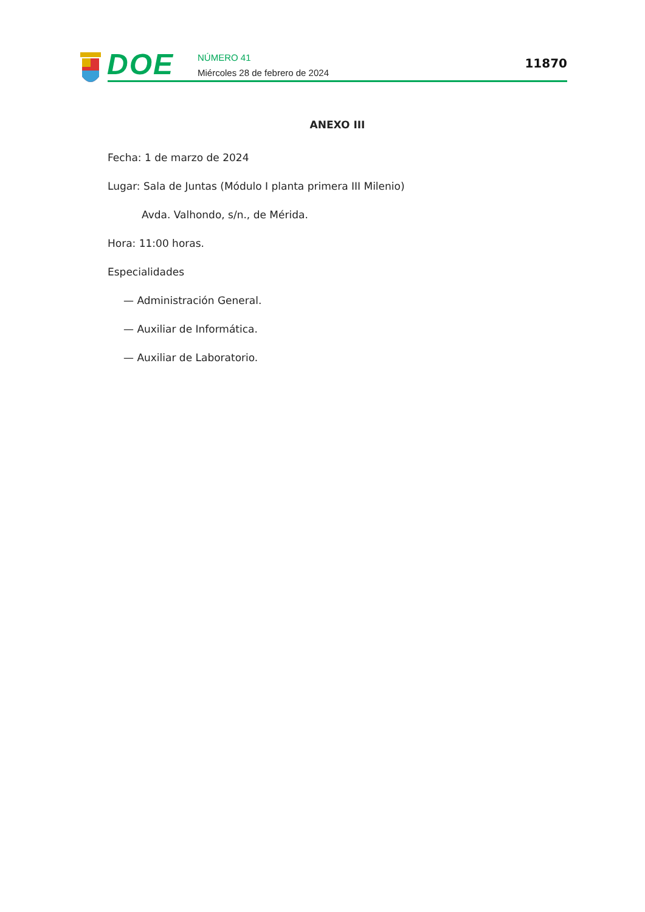DOE
NÚMERO 41
Miércoles 28 de febrero de 2024
11870
ANEXO III
Fecha: 1 de marzo de 2024
Lugar: Sala de Juntas (Módulo I planta primera III Milenio)
Avda. Valhondo, s/n., de Mérida.
Hora: 11:00 horas.
Especialidades
— Administración General.
— Auxiliar de Informática.
— Auxiliar de Laboratorio.